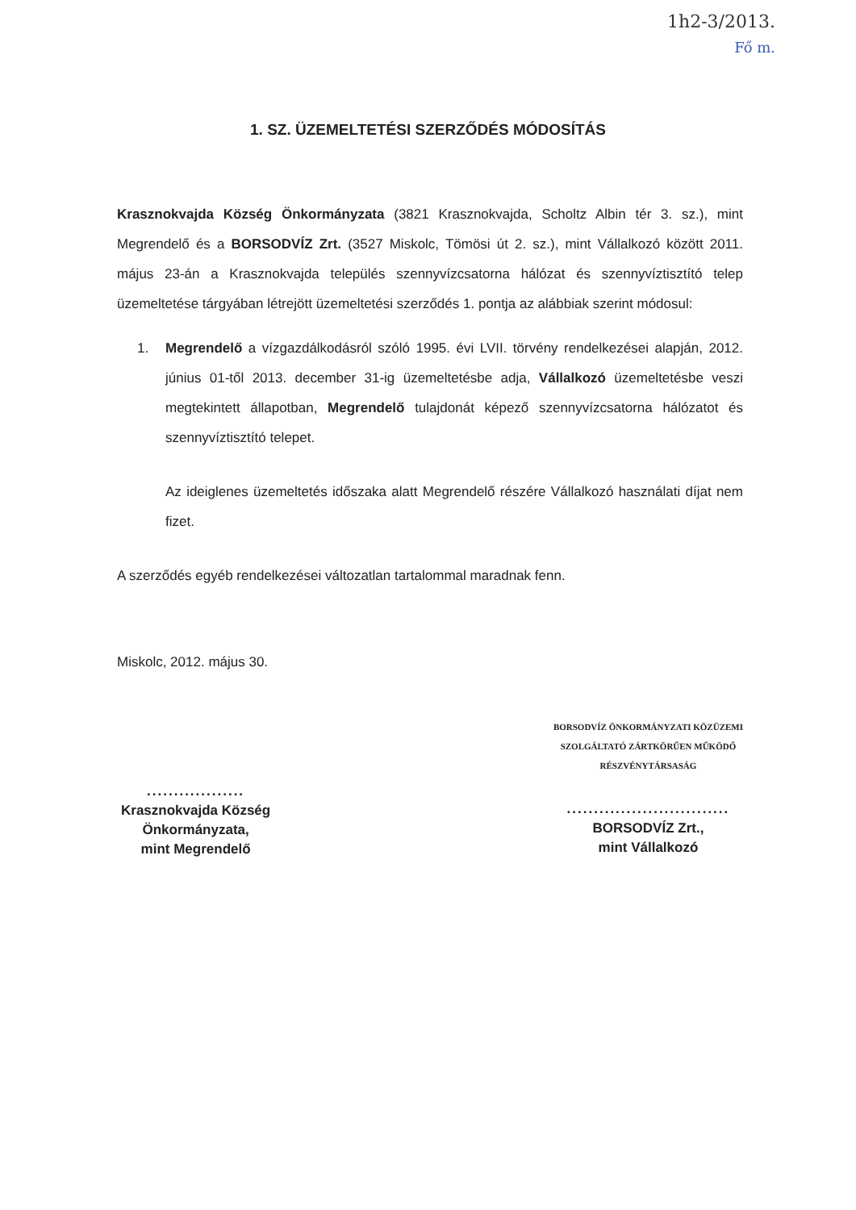1h2-3/2013.
Fő m.
1. SZ. ÜZEMELTETÉSI SZERZŐDÉS MÓDOSÍTÁS
Krasznokvajda Község Önkormányzata (3821 Krasznokvajda, Scholtz Albin tér 3. sz.), mint Megrendelő és a BORSODVÍZ Zrt. (3527 Miskolc, Tömösi út 2. sz.), mint Vállalkozó között 2011. május 23-án a Krasznokvajda település szennyvízcsatorna hálózat és szennyvíztisztító telep üzemeltetése tárgyában létrejött üzemeltetési szerződés 1. pontja az alábbiak szerint módosul:
1. Megrendelő a vízgazdálkodásról szóló 1995. évi LVII. törvény rendelkezései alapján, 2012. június 01-től 2013. december 31-ig üzemeltetésbe adja, Vállalkozó üzemeltetésbe veszi megtekintett állapotban, Megrendelő tulajdonát képező szennyvízcsatorna hálózatot és szennyvíztisztító telepet.
Az ideiglenes üzemeltetés időszaka alatt Megrendelő részére Vállalkozó használati díjat nem fizet.
A szerződés egyéb rendelkezései változatlan tartalommal maradnak fenn.
Miskolc, 2012. május 30.
..................
Krasznokvajda Község
Önkormányzata,
mint Megrendelő
BORSODVÍZ ÖNKORMÁNYZATI KÖZÜZEMI
SZOLGÁLTATÓ ZÁRTKÖRŰEN MŰKÖDŐ
RÉSZVÉNYTÁRSASÁG
..............................
BORSODVÍZ Zrt.,
mint Vállalkozó